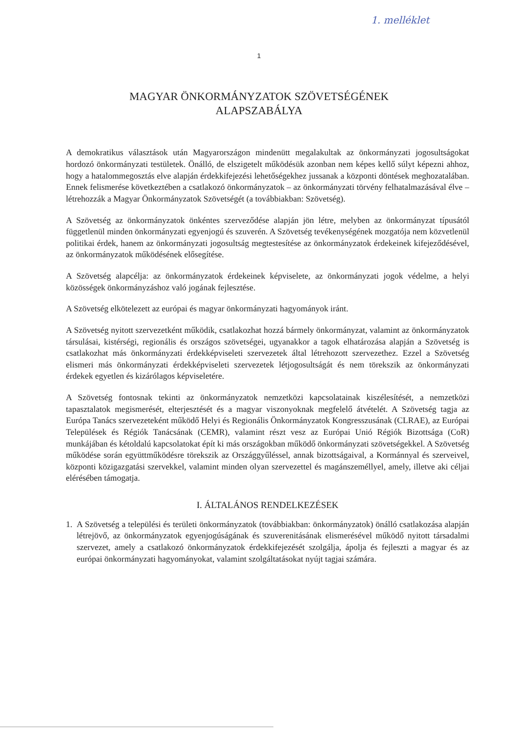1. melléklet
1
MAGYAR ÖNKORMÁNYZATOK SZÖVETSÉGÉNEK
ALAPSZABÁLYA
A demokratikus választások után Magyarországon mindenütt megalakultak az önkormányzati jogosultságokat hordozó önkormányzati testületek. Önálló, de elszigetelt működésük azonban nem képes kellő súlyt képezni ahhoz, hogy a hatalommegosztás elve alapján érdekkifejezési lehetőségekhez jussanak a központi döntések meghozatalában. Ennek felismerése következtében a csatlakozó önkormányzatok – az önkormányzati törvény felhatalmazásával élve – létrehozzák a Magyar Önkormányzatok Szövetségét (a továbbiakban: Szövetség).
A Szövetség az önkormányzatok önkéntes szerveződése alapján jön létre, melyben az önkormányzat típusától függetlenül minden önkormányzati egyenjogú és szuverén. A Szövetség tevékenységének mozgatója nem közvetlenül politikai érdek, hanem az önkormányzati jogosultság megtestesítése az önkormányzatok érdekeinek kifejeződésével, az önkormányzatok működésének elősegítése.
A Szövetség alapcélja: az önkormányzatok érdekeinek képviselete, az önkormányzati jogok védelme, a helyi közösségek önkormányzáshoz való jogának fejlesztése.
A Szövetség elkötelezett az európai és magyar önkormányzati hagyományok iránt.
A Szövetség nyitott szervezetként működik, csatlakozhat hozzá bármely önkormányzat, valamint az önkormányzatok társulásai, kistérségi, regionális és országos szövetségei, ugyanakkor a tagok elhatározása alapján a Szövetség is csatlakozhat más önkormányzati érdekképviseleti szervezetek által létrehozott szervezethez. Ezzel a Szövetség elismeri más önkormányzati érdekképviseleti szervezetek létjogosultságát és nem törekszik az önkormányzati érdekek egyetlen és kizárólagos képviseletére.
A Szövetség fontosnak tekinti az önkormányzatok nemzetközi kapcsolatainak kiszélesítését, a nemzetközi tapasztalatok megismerését, elterjesztését és a magyar viszonyoknak megfelelő átvételét. A Szövetség tagja az Európa Tanács szervezeteként működő Helyi és Regionális Önkormányzatok Kongresszusának (CLRAE), az Európai Települések és Régiók Tanácsának (CEMR), valamint részt vesz az Európai Unió Régiók Bizottsága (CoR) munkájában és kétoldalú kapcsolatokat épít ki más országokban működő önkormányzati szövetségekkel. A Szövetség működése során együttműködésre törekszik az Országgyűléssel, annak bizottságaival, a Kormánnyal és szerveivel, központi közigazgatási szervekkel, valamint minden olyan szervezettel és magánszeméllyel, amely, illetve aki céljai elérésében támogatja.
I. ÁLTALÁNOS RENDELKEZÉSEK
1. A Szövetség a települési és területi önkormányzatok (továbbiakban: önkormányzatok) önálló csatlakozása alapján létrejövő, az önkormányzatok egyenjogúságának és szuverenitásának elismerésével működő nyitott társadalmi szervezet, amely a csatlakozó önkormányzatok érdekkifejezését szolgálja, ápolja és fejleszti a magyar és az európai önkormányzati hagyományokat, valamint szolgáltatásokat nyújt tagjai számára.